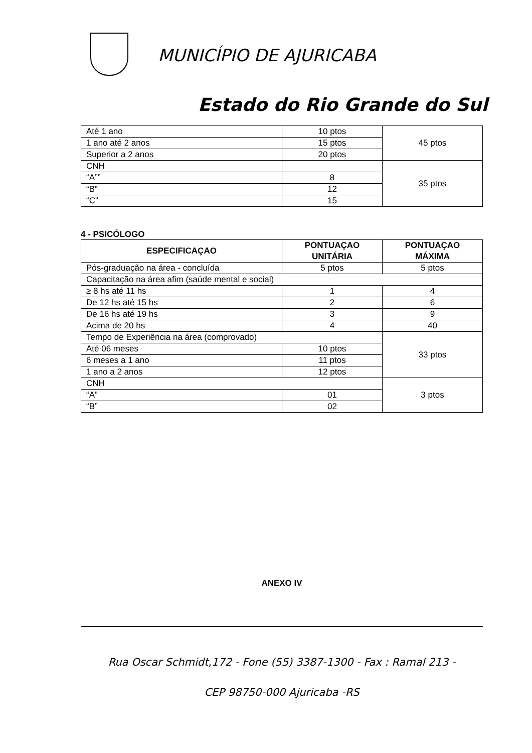MUNICÍPIO DE AJURICABA
Estado do Rio Grande do Sul
| Até 1 ano | 10 ptos | 45 ptos |
| 1 ano até 2 anos | 15 ptos | |
| Superior a 2 anos | 20 ptos | |
| CNH | | 35 ptos |
| “A”” | 8 | |
| “B” | 12 | |
| “C” | 15 | |
4 - PSICÓLOGO
| ESPECIFICAÇAO | PONTUAÇAO UNITÁRIA | PONTUAÇAO MÁXIMA |
| --- | --- | --- |
| Pós-graduação na área - concluída | 5 ptos | 5 ptos |
| Capacitação na área afim (saúde mental e social) | | |
| ≥ 8 hs até 11 hs | 1 | 4 |
| De 12 hs até 15 hs | 2 | 6 |
| De 16 hs até 19 hs | 3 | 9 |
| Acima de 20 hs | 4 | 40 |
| Tempo de Experiência na área (comprovado) | | 33 ptos |
| Até 06 meses | 10 ptos | |
| 6 meses a 1 ano | 11 ptos | |
| 1 ano a 2 anos | 12 ptos | |
| CNH | | 3 ptos |
| “A” | 01 | |
| “B” | 02 | |
ANEXO IV
Rua Oscar Schmidt,172 - Fone (55) 3387-1300 - Fax : Ramal 213 -
CEP 98750-000 Ajuricaba -RS